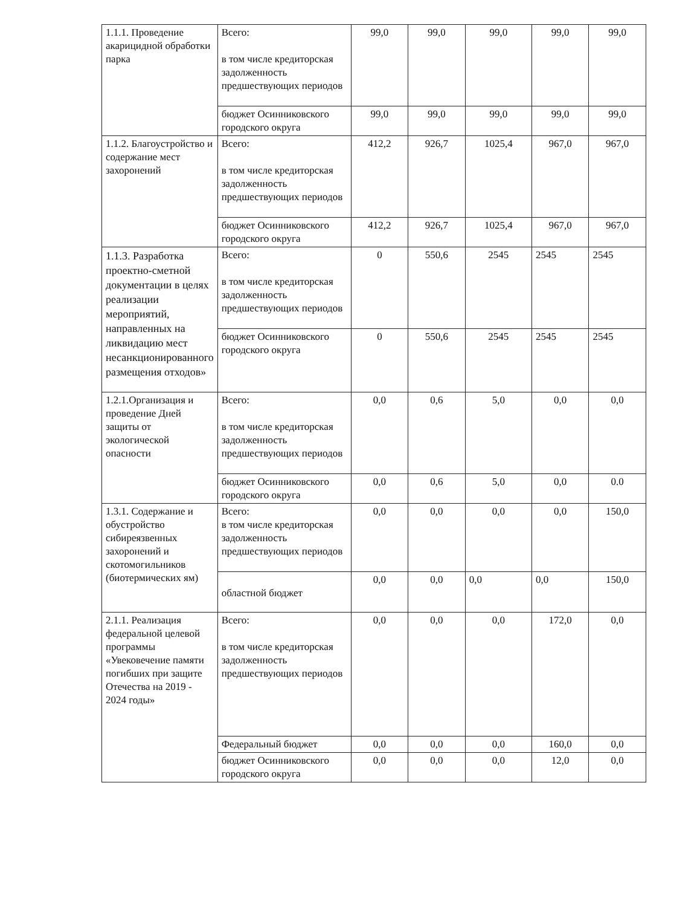| 1.1.1. Проведение акарицидной обработки парка | Всего: в том числе кредиторская задолженность предшествующих периодов | 99,0 | 99,0 | 99,0 | 99,0 | 99,0 |
| | бюджет Осинниковского городского округа | 99,0 | 99,0 | 99,0 | 99,0 | 99,0 |
| 1.1.2. Благоустройство и содержание мест захоронений | Всего: в том числе кредиторская задолженность предшествующих периодов | 412,2 | 926,7 | 1025,4 | 967,0 | 967,0 |
| | бюджет Осинниковского городского округа | 412,2 | 926,7 | 1025,4 | 967,0 | 967,0 |
| 1.1.3. Разработка проектно-сметной документации в целях реализации мероприятий, направленных на ликвидацию мест несанкционированного размещения отходов» | Всего: в том числе кредиторская задолженность предшествующих периодов | 0 | 550,6 | 2545 | 2545 | 2545 |
| | бюджет Осинниковского городского округа | 0 | 550,6 | 2545 | 2545 | 2545 |
| 1.2.1.Организация и проведение Дней защиты от экологической опасности | Всего: в том числе кредиторская задолженность предшествующих периодов | 0,0 | 0,6 | 5,0 | 0,0 | 0,0 |
| | бюджет Осинниковского городского округа | 0,0 | 0,6 | 5,0 | 0,0 | 0.0 |
| 1.3.1. Содержание и обустройство сибиреязвенных захоронений и скотомогильников (биотермических ям) | Всего: в том числе кредиторская задолженность предшествующих периодов | 0,0 | 0,0 | 0,0 | 0,0 | 150,0 |
| | областной бюджет | 0,0 | 0,0 | 0,0 | 0,0 | 150,0 |
| 2.1.1. Реализация федеральной целевой программы «Увековечение памяти погибших при защите Отечества на 2019 - 2024 годы» | Всего: в том числе кредиторская задолженность предшествующих периодов | 0,0 | 0,0 | 0,0 | 172,0 | 0,0 |
| | Федеральный бюджет | 0,0 | 0,0 | 0,0 | 160,0 | 0,0 |
| | бюджет Осинниковского городского округа | 0,0 | 0,0 | 0,0 | 12,0 | 0,0 |